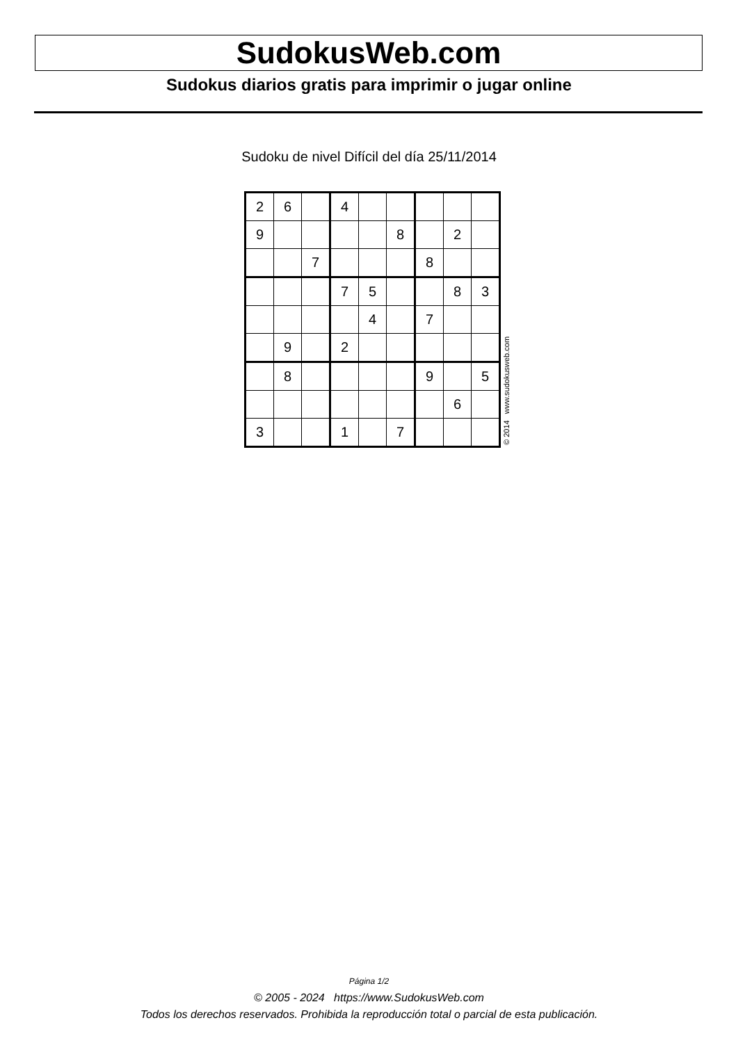SudokusWeb.com
Sudokus diarios gratis para imprimir o jugar online
Sudoku de nivel Difícil del día 25/11/2014
| 2 | 6 | | 4 | | | | | |
| 9 | | | | | 8 | | 2 | |
| | | 7 | | | | 8 | | |
| | | | 7 | 5 | | | 8 | 3 |
| | | | | 4 | | 7 | | |
| | 9 | | 2 | | | | | |
| | 8 | | | | | 9 | | 5 |
| | | | | | | | 6 | |
| 3 | | | 1 | | 7 | | | |
© 2014 www.sudokusweb.com
Página 1/2
© 2005 - 2024 https://www.SudokusWeb.com
Todos los derechos reservados. Prohibida la reproducción total o parcial de esta publicación.